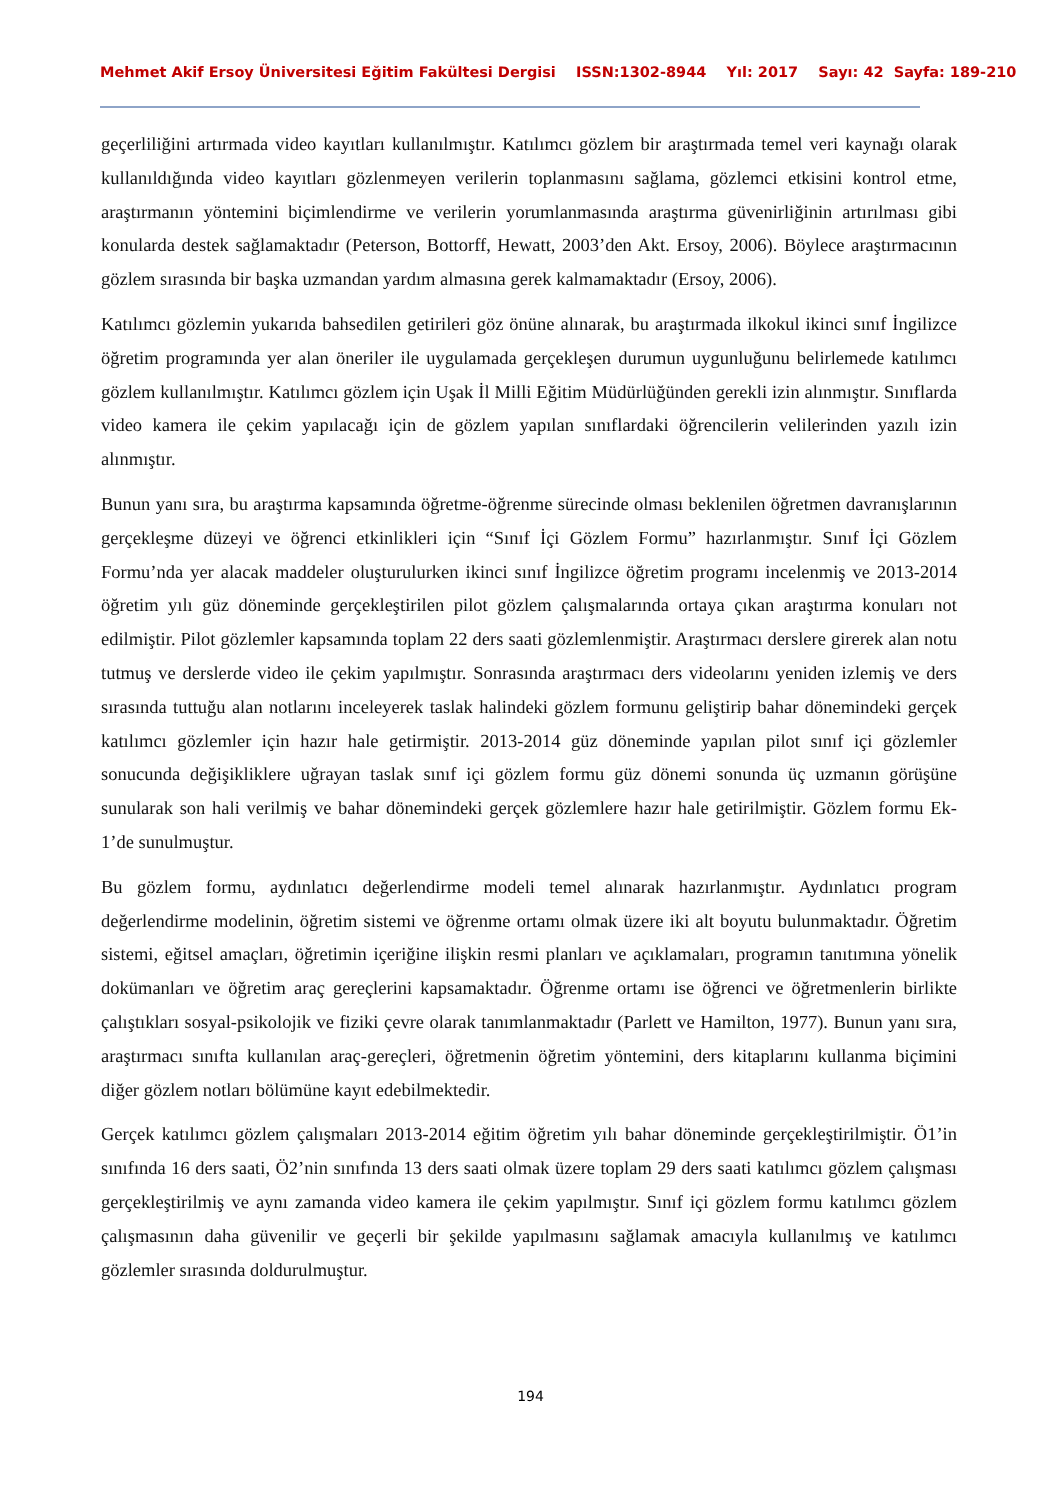Mehmet Akif Ersoy Üniversitesi Eğitim Fakültesi Dergisi ISSN:1302-8944 Yıl: 2017 Sayı: 42 Sayfa: 189-210
geçerliliğini artırmada video kayıtları kullanılmıştır. Katılımcı gözlem bir araştırmada temel veri kaynağı olarak kullanıldığında video kayıtları gözlenmeyen verilerin toplanmasını sağlama, gözlemci etkisini kontrol etme, araştırmanın yöntemini biçimlendirme ve verilerin yorumlanmasında araştırma güvenirliğinin artırılması gibi konularda destek sağlamaktadır (Peterson, Bottorff, Hewatt, 2003’den Akt. Ersoy, 2006). Böylece araştırmacının gözlem sırasında bir başka uzmandan yardım almasına gerek kalmamaktadır (Ersoy, 2006).
Katılımcı gözlemin yukarıda bahsedilen getirileri göz önüne alınarak, bu araştırmada ilkokul ikinci sınıf İngilizce öğretim programında yer alan öneriler ile uygulamada gerçekleşen durumun uygunluğunu belirlemede katılımcı gözlem kullanılmıştır. Katılımcı gözlem için Uşak İl Milli Eğitim Müdürlüğünden gerekli izin alınmıştır. Sınıflarda video kamera ile çekim yapılacağı için de gözlem yapılan sınıflardaki öğrencilerin velilerinden yazılı izin alınmıştır.
Bunun yanı sıra, bu araştırma kapsamında öğretme-öğrenme sürecinde olması beklenilen öğretmen davranışlarının gerçekleşme düzeyi ve öğrenci etkinlikleri için “Sınıf İçi Gözlem Formu” hazırlanmıştır. Sınıf İçi Gözlem Formu’nda yer alacak maddeler oluşturulurken ikinci sınıf İngilizce öğretim programı incelenmiş ve 2013-2014 öğretim yılı güz döneminde gerçekleştirilen pilot gözlem çalışmalarında ortaya çıkan araştırma konuları not edilmiştir. Pilot gözlemler kapsamında toplam 22 ders saati gözlemlenmiştir. Araştırmacı derslere girerek alan notu tutmuş ve derslerde video ile çekim yapılmıştır. Sonrasında araştırmacı ders videolarını yeniden izlemiş ve ders sırasında tuttuğu alan notlarını inceleyerek taslak halindeki gözlem formunu geliştirip bahar dönemindeki gerçek katılımcı gözlemler için hazır hale getirmiştir. 2013-2014 güz döneminde yapılan pilot sınıf içi gözlemler sonucunda değişikliklere uğrayan taslak sınıf içi gözlem formu güz dönemi sonunda üç uzmanın görüşüne sunularak son hali verilmiş ve bahar dönemindeki gerçek gözlemlere hazır hale getirilmiştir. Gözlem formu Ek-1’de sunulmuştur.
Bu gözlem formu, aydınlatıcı değerlendirme modeli temel alınarak hazırlanmıştır. Aydınlatıcı program değerlendirme modelinin, öğretim sistemi ve öğrenme ortamı olmak üzere iki alt boyutu bulunmaktadır. Öğretim sistemi, eğitsel amaçları, öğretimin içeriğine ilişkin resmi planları ve açıklamaları, programın tanıtımına yönelik dokümanları ve öğretim araç gereçlerini kapsamaktadır. Öğrenme ortamı ise öğrenci ve öğretmenlerin birlikte çalıştıkları sosyal-psikolojik ve fiziki çevre olarak tanımlanmaktadır (Parlett ve Hamilton, 1977). Bunun yanı sıra, araştırmacı sınıfta kullanılan araç-gereçleri, öğretmenin öğretim yöntemini, ders kitaplarını kullanma biçimini diğer gözlem notları bölümüne kayıt edebilmektedir.
Gerçek katılımcı gözlem çalışmaları 2013-2014 eğitim öğretim yılı bahar döneminde gerçekleştirilmiştir. Ö1’in sınıfında 16 ders saati, Ö2’nin sınıfında 13 ders saati olmak üzere toplam 29 ders saati katılımcı gözlem çalışması gerçekleştirilmiş ve aynı zamanda video kamera ile çekim yapılmıştır. Sınıf içi gözlem formu katılımcı gözlem çalışmasının daha güvenilir ve geçerli bir şekilde yapılmasını sağlamak amacıyla kullanılmış ve katılımcı gözlemler sırasında doldurulmuştur.
194